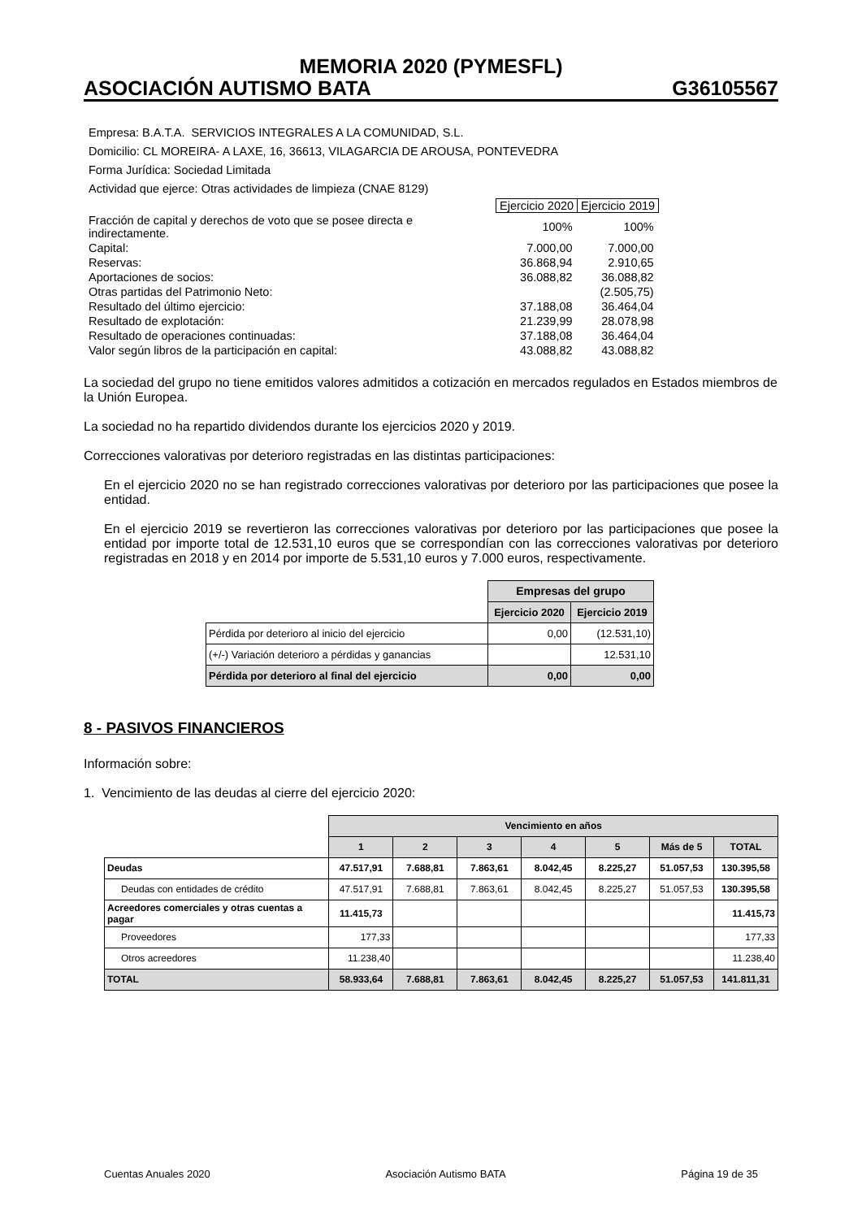MEMORIA 2020 (PYMESFL)
ASOCIACIÓN AUTISMO BATA G36105567
Empresa: B.A.T.A. SERVICIOS INTEGRALES A LA COMUNIDAD, S.L.
Domicilio: CL MOREIRA- A LAXE, 16, 36613, VILAGARCIA DE AROUSA, PONTEVEDRA
Forma Jurídica: Sociedad Limitada
Actividad que ejerce: Otras actividades de limpieza (CNAE 8129)
| | Ejercicio 2020 | Ejercicio 2019 |
| Fracción de capital y derechos de voto que se posee directa e indirectamente. | 100% | 100% |
| Capital: | 7.000,00 | 7.000,00 |
| Reservas: | 36.868,94 | 2.910,65 |
| Aportaciones de socios: | 36.088,82 | 36.088,82 |
| Otras partidas del Patrimonio Neto: | | (2.505,75) |
| Resultado del último ejercicio: | 37.188,08 | 36.464,04 |
| Resultado de explotación: | 21.239,99 | 28.078,98 |
| Resultado de operaciones continuadas: | 37.188,08 | 36.464,04 |
| Valor según libros de la participación en capital: | 43.088,82 | 43.088,82 |
La sociedad del grupo no tiene emitidos valores admitidos a cotización en mercados regulados en Estados miembros de la Unión Europea.
La sociedad no ha repartido dividendos durante los ejercicios 2020 y 2019.
Correcciones valorativas por deterioro registradas en las distintas participaciones:
En el ejercicio 2020 no se han registrado correcciones valorativas por deterioro por las participaciones que posee la entidad.
En el ejercicio 2019 se revertieron las correcciones valorativas por deterioro por las participaciones que posee la entidad por importe total de 12.531,10 euros que se correspondían con las correcciones valorativas por deterioro registradas en 2018 y en 2014 por importe de 5.531,10 euros y 7.000 euros, respectivamente.
| | Empresas del grupo | |
| | Ejercicio 2020 | Ejercicio 2019 |
| Pérdida por deterioro al inicio del ejercicio | 0,00 | (12.531,10) |
| (+/-) Variación deterioro a pérdidas y ganancias | | 12.531,10 |
| Pérdida por deterioro al final del ejercicio | 0,00 | 0,00 |
8 - PASIVOS FINANCIEROS
Información sobre:
1. Vencimiento de las deudas al cierre del ejercicio 2020:
| | Vencimiento en años | | | | | | |
| | 1 | 2 | 3 | 4 | 5 | Más de 5 | TOTAL |
| Deudas | 47.517,91 | 7.688,81 | 7.863,61 | 8.042,45 | 8.225,27 | 51.057,53 | 130.395,58 |
| Deudas con entidades de crédito | 47.517,91 | 7.688,81 | 7.863,61 | 8.042,45 | 8.225,27 | 51.057,53 | 130.395,58 |
| Acreedores comerciales y otras cuentas a pagar | 11.415,73 | | | | | | 11.415,73 |
| Proveedores | 177,33 | | | | | | 177,33 |
| Otros acreedores | 11.238,40 | | | | | | 11.238,40 |
| TOTAL | 58.933,64 | 7.688,81 | 7.863,61 | 8.042,45 | 8.225,27 | 51.057,53 | 141.811,31 |
Cuentas Anuales 2020 Asociación Autismo BATA Página 19 de 35